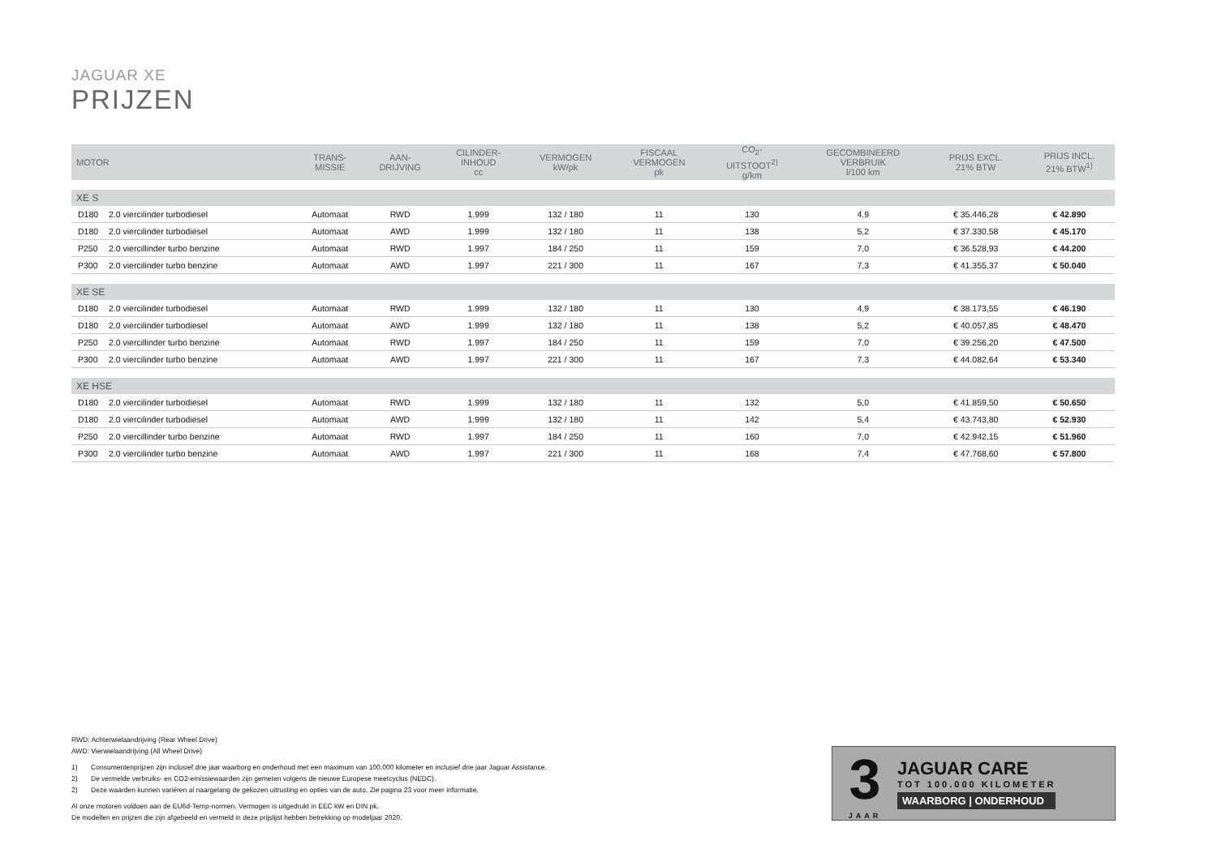JAGUAR XE
PRIJZEN
| MOTOR | | TRANS- MISSIE | AAN- DRIJVING | CILINDER- INHOUD cc | VERMOGEN kW/pk | FISCAAL VERMOGEN pk | CO<sub>2</sub>- UITSTOOT<sup>2)</sup> g/km | GECOMBINEERD VERBRUIK l/100 km | PRIJS EXCL. 21% BTW | PRIJS INCL. 21% BTW<sup>1)</sup> |
| --- | --- | --- | --- | --- | --- | --- | --- | --- | --- | --- |
| XE S | | | | | | | | | | |
| D180 | 2.0 viercilinder turbodiesel | Automaat | RWD | 1.999 | 132 / 180 | 11 | 130 | 4,9 | € 35.446,28 | € 42.890 |
| D180 | 2.0 viercilinder turbodiesel | Automaat | AWD | 1.999 | 132 / 180 | 11 | 138 | 5,2 | € 37.330,58 | € 45.170 |
| P250 | 2.0 viercillinder turbo benzine | Automaat | RWD | 1.997 | 184 / 250 | 11 | 159 | 7,0 | € 36.528,93 | € 44.200 |
| P300 | 2.0 viercilinder turbo benzine | Automaat | AWD | 1.997 | 221 / 300 | 11 | 167 | 7,3 | € 41.355,37 | € 50.040 |
| XE SE | | | | | | | | | | |
| D180 | 2.0 viercilinder turbodiesel | Automaat | RWD | 1.999 | 132 / 180 | 11 | 130 | 4,9 | € 38.173,55 | € 46.190 |
| D180 | 2.0 viercilinder turbodiesel | Automaat | AWD | 1.999 | 132 / 180 | 11 | 138 | 5,2 | € 40.057,85 | € 48.470 |
| P250 | 2.0 viercillinder turbo benzine | Automaat | RWD | 1.997 | 184 / 250 | 11 | 159 | 7,0 | € 39.256,20 | € 47.500 |
| P300 | 2.0 viercilinder turbo benzine | Automaat | AWD | 1.997 | 221 / 300 | 11 | 167 | 7,3 | € 44.082,64 | € 53.340 |
| XE HSE | | | | | | | | | | |
| D180 | 2.0 viercilinder turbodiesel | Automaat | RWD | 1.999 | 132 / 180 | 11 | 132 | 5,0 | € 41.859,50 | € 50.650 |
| D180 | 2.0 viercilinder turbodiesel | Automaat | AWD | 1.999 | 132 / 180 | 11 | 142 | 5,4 | € 43.743,80 | € 52.930 |
| P250 | 2.0 viercillinder turbo benzine | Automaat | RWD | 1.997 | 184 / 250 | 11 | 160 | 7,0 | € 42.942,15 | € 51.960 |
| P300 | 2.0 viercilinder turbo benzine | Automaat | AWD | 1.997 | 221 / 300 | 11 | 168 | 7,4 | € 47.768,60 | € 57.800 |
RWD: Achterwielaandrijving (Rear Wheel Drive)
AWD: Vierwielaandrijving (All Wheel Drive)
1) Consumentenprijzen zijn inclusief drie jaar waarborg en onderhoud met een maximum van 100.000 kilometer en inclusief drie jaar Jaguar Assistance.
2) De vermelde verbruiks- en CO2-emissiewaarden zijn gemeten volgens de nieuwe Europese meetcyclus (NEDC).
2) Deze waarden kunnen variëren al naargelang de gekozen uitrusting en opties van de auto. Zie pagina 23 voor meer informatie.
Al onze motoren voldoen aan de EU6d-Temp-normen. Vermogen is uitgedrukt in EEC kW en DIN pk.
De modellen en prijzen die zijn afgebeeld en vermeld in deze prijslijst hebben betrekking op modeljaar 2020.
3
JAAR
JAGUAR CARE
TOT 100.000 KILOMETER
WAARBORG | ONDERHOUD